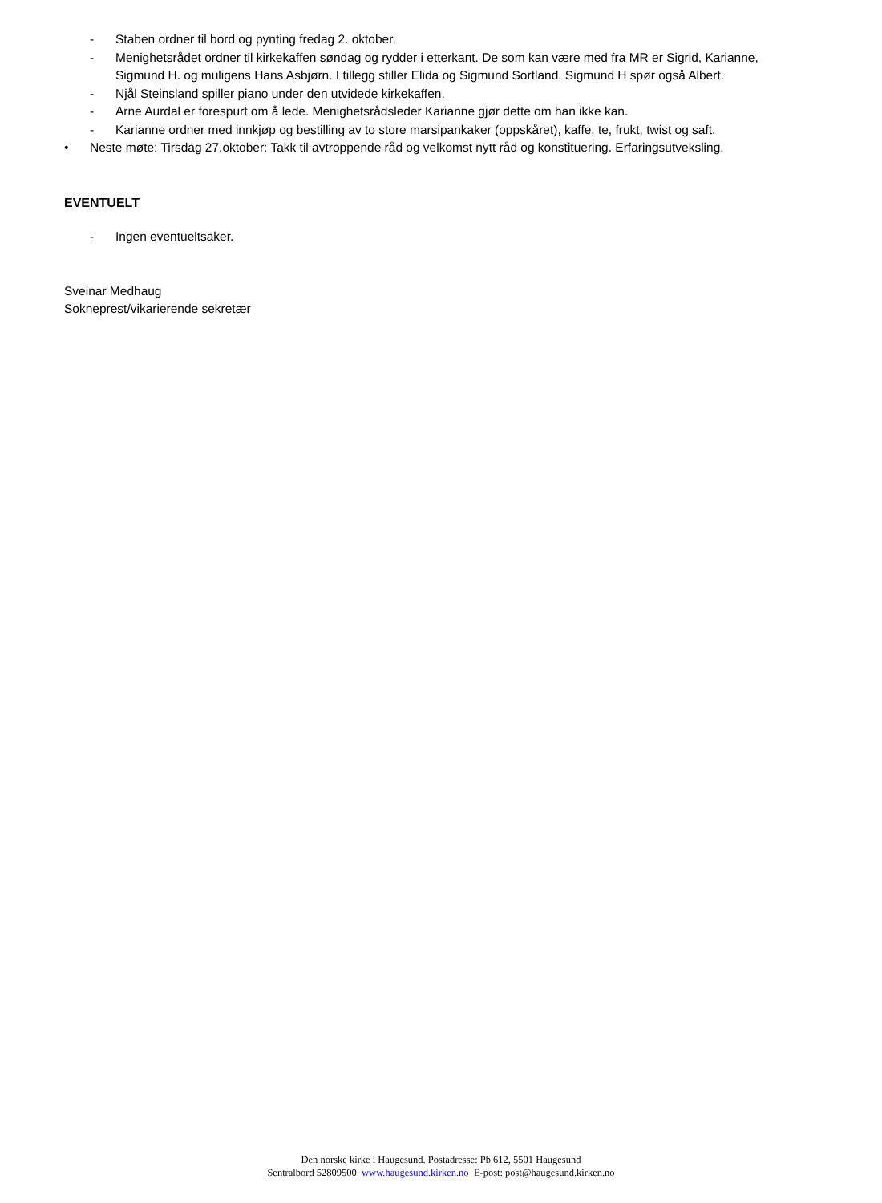- Staben ordner til bord og pynting fredag 2. oktober.
- Menighetsrådet ordner til kirkekaffen søndag og rydder i etterkant. De som kan være med fra MR er Sigrid, Karianne, Sigmund H. og muligens Hans Asbjørn. I tillegg stiller Elida og Sigmund Sortland. Sigmund H spør også Albert.
- Njål Steinsland spiller piano under den utvidede kirkekaffen.
- Arne Aurdal er forespurt om å lede. Menighetsrådsleder Karianne gjør dette om han ikke kan.
- Karianne ordner med innkjøp og bestilling av to store marsipankaker (oppskåret), kaffe, te, frukt, twist og saft.
• Neste møte: Tirsdag 27.oktober: Takk til avtroppende råd og velkomst nytt råd og konstituering. Erfaringsutveksling.
EVENTUELT
- Ingen eventueltsaker.
Sveinar Medhaug
Sokneprest/vikarierende sekretær
Den norske kirke i Haugesund. Postadresse: Pb 612, 5501 Haugesund
Sentralbord 52809500 www.haugesund.kirken.no E-post: post@haugesund.kirken.no